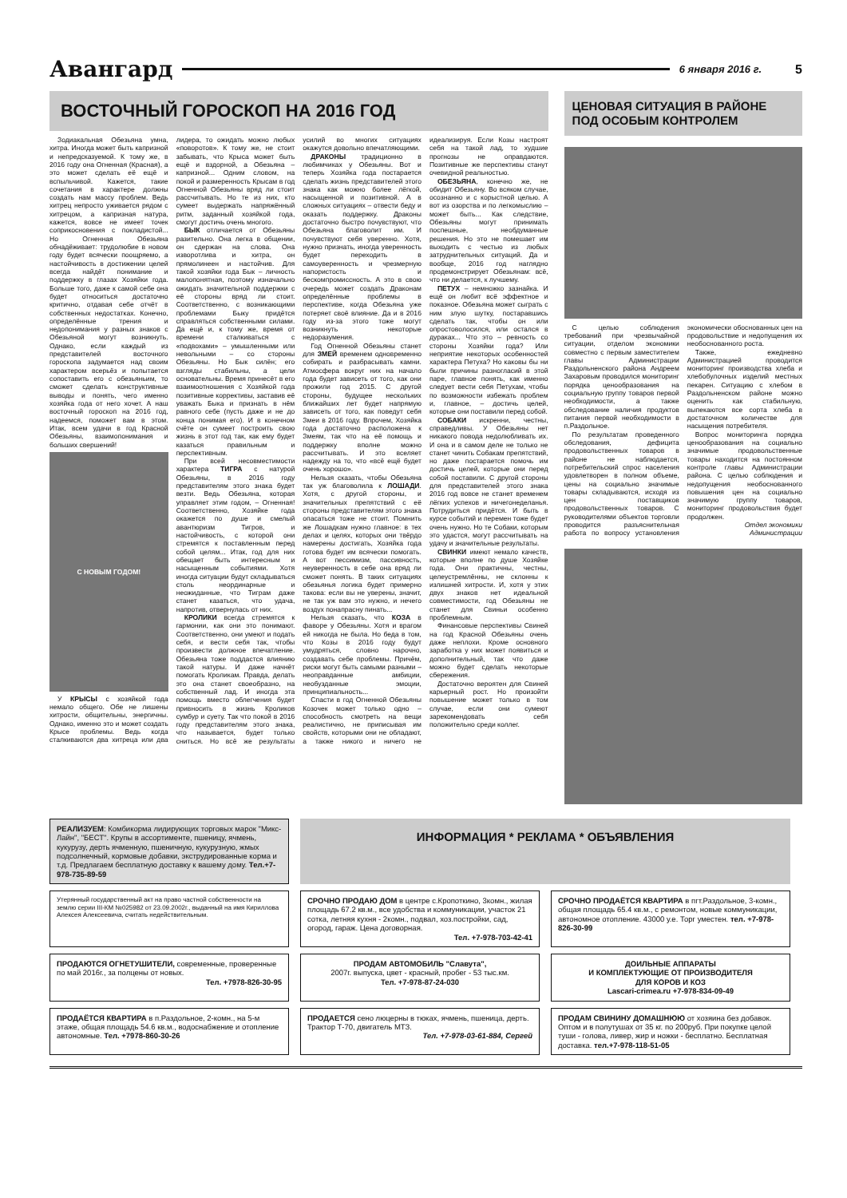Авангард
6 января 2016 г. 5
ВОСТОЧНЫЙ ГОРОСКОП НА 2016 ГОД
Зодиакальная Обезьяна умна, хитра. Иногда может быть капризной и непредсказуемой. К тому же, в 2016 году она Огненная (Красная), а это может сделать её ещё и вспыльчивой. Кажется, такие сочетания в характере должны создать нам массу проблем. Ведь хитрец непросто уживается рядом с хитрецом, а капризная натура, кажется, вовсе не имеет точек соприкосновения с покладистой... Но Огненная Обезьяна обнадёживает: трудолюбие в новом году будет всячески поощряемо, а настойчивость в достижении целей всегда найдёт понимание и поддержку в глазах Хозяйки года. Больше того, даже к самой себе она будет относиться достаточно критично, отдавая себе отчёт в собственных недостатках. Конечно, определённые трения и недопонимания у разных знаков с Обезьяной могут возникнуть. Однако, если каждый из представителей восточного гороскопа задумается над своим характером всерьёз и попытается сопоставить его с обезьяньим, то сможет сделать конструктивные выводы и понять, чего именно хозяйка года от него хочет. А наш восточный гороскоп на 2016 год, надеемся, поможет вам в этом. Итак, всем удачи в год Красной Обезьяны, взаимопонимания и больших свершений!
С НОВЫМ ГОДОМ!
У КРЫСЫ с хозяйкой года немало общего. Обе не лишены хитрости, общительны, энергичны. Однако, именно это и может создать Крысе проблемы. Ведь когда сталкиваются два хитреца или два лидера, то ожидать можно любых «поворотов». К тому же, не стоит забывать, что Крыса может быть ещё и вздорной, а Обезьяна – капризной... Одним словом, на покой и размеренность Крысам в год Огненной Обезьяны вряд ли стоит рассчитывать. Но те из них, кто сумеет выдержать напряжённый ритм, заданный хозяйкой года, смогут достичь очень многого.
БЫК отличается от Обезьяны разительно. Она легка в общении, он сдержан на слова. Она изворотлива и хитра, он прямолинеен и настойчив. Для такой хозяйки года Бык – личность малопонятная, поэтому изначально ожидать значительной поддержки с её стороны вряд ли стоит. Соответственно, с возникающими проблемами Быку придётся справляться собственными силами. Да ещё и, к тому же, время от времени сталкиваться с «подвохами» – умышленными или невольными – со стороны Обезьяны. Но Бык силён; его взгляды стабильны, а цели основательны. Время принесёт в его взаимоотношения с Хозяйкой года позитивные коррективы, заставив её уважать Быка и признать в нём равного себе (пусть даже и не до конца понимая его). И в конечном счёте он сумеет построить свою жизнь в этот год так, как ему будет казаться правильным и перспективным.
При всей несовместимости характера ТИГРА с натурой Обезьяны, в 2016 году представителям этого знака будет везти. Ведь Обезьяна, которая управляет этим годом, – Огненная! Соответственно, Хозяйке года окажется по душе и смелый авантюризм Тигров, и настойчивость, с которой они стремятся к поставленным перед собой целям... Итак, год для них обещает быть интересным и насыщенным событиями. Хотя иногда ситуации будут складываться столь неординарные и неожиданные, что Тиграм даже станет казаться, что удача, напротив, отвернулась от них.
КРОЛИКИ всегда стремятся к гармонии, как они это понимают. Соответственно, они умеют и подать себя, и вести себя так, чтобы произвести должное впечатление. Обезьяна тоже поддастся влиянию такой натуры. И даже начнёт помогать Кроликам. Правда, делать это она станет своеобразно, на собственный лад. И иногда эта помощь вместо облегчения будет привносить в жизнь Кроликов сумбур и суету. Так что покой в 2016 году представителям этого знака, что называется, будет только сниться. Но всё же результаты усилий во многих ситуациях окажутся довольно впечатляющими.
ДРАКОНЫ традиционно в любимчиках у Обезьяны. Вот и теперь Хозяйка года постарается сделать жизнь представителей этого знака как можно более лёгкой, насыщенной и позитивной. А в сложных ситуациях – отвести беду и оказать поддержку. Драконы достаточно быстро почувствуют, что Обезьяна благоволит им. И почувствуют себя уверенно. Хотя, нужно признать, иногда уверенность будет переходить в самоуверенность и чрезмерную напористость и бескомпромиссность. А это в свою очередь может создать Драконам определённые проблемы в перспективе, когда Обезьяна уже потеряет своё влияние. Да и в 2016 году из-за этого тоже могут возникнуть некоторые недоразумения.
Год Огненной Обезьяны станет для ЗМЕЙ временем одновременно собирать и разбрасывать камни. Атмосфера вокруг них на начало года будет зависеть от того, как они прожили год 2015. С другой стороны, будущее нескольких ближайших лет будет напрямую зависеть от того, как поведут себя Змеи в 2016 году. Впрочем, Хозяйка года достаточно расположена к Змеям, так что на её помощь и поддержку вполне можно рассчитывать. И это вселяет надежду на то, что «всё ещё будет очень хорошо».
Нельзя сказать, чтобы Обезьяна так уж благоволила к ЛОШАДИ. Хотя, с другой стороны, и значительных препятствий с её стороны представителям этого знака опасаться тоже не стоит. Помнить же Лошадкам нужно главное: в тех делах и целях, которых они твёрдо намерены достигать, Хозяйка года готова будет им всячески помогать. А вот пессимизм, пассивность, неуверенность в себе она вряд ли сможет понять. В таких ситуациях обезьянья логика будет примерно такова: если вы не уверены, значит, не так уж вам это нужно, и нечего воздух понапрасну пинать...
Нельзя сказать, что КОЗА в фаворе у Обезьяны. Хотя и врагом ей никогда не была. Но беда в том, что Козы в 2016 году будут умудряться, словно нарочно, создавать себе проблемы. Причём, риски могут быть самыми разными – неоправданные амбиции, необузданные эмоции, принципиальность...
Спасти в год Огненной Обезьяны Козочек может только одно – способность смотреть на вещи реалистично, не приписывая им свойств, которыми они не обладают, а также никого и ничего не идеализируя. Если Козы настроят себя на такой лад, то худшие прогнозы не оправдаются. Позитивные же перспективы станут очевидной реальностью.
ОБЕЗЬЯНА, конечно же, не обидит Обезьяну. Во всяком случае, осознанно и с корыстной целью. А вот из озорства и по легкомыслию – может быть... Как следствие, Обезьяны могут принимать поспешные, необдуманные решения. Но это не помешает им выходить с честью из любых затруднительных ситуаций. Да и вообще, 2016 год наглядно продемонстрирует Обезьянам: всё, что ни делается, к лучшему.
ПЕТУХ – немножко зазнайка. И ещё он любит всё эффектное и показное. Обезьяна может сыграть с ним злую шутку, постаравшись сделать так, чтобы он или опростоволосился, или остался в дураках... Что это – ревность со стороны Хозяйки года? Или неприятие некоторых особенностей характера Петуха? Но каковы бы ни были причины разногласий в этой паре, главное понять, как именно следует вести себя Петухам, чтобы по возможности избежать проблем и, главное, – достичь целей, которые они поставили перед собой.
СОБАКИ искренни, честны, справедливы. У Обезьяны нет никакого повода недолюбливать их. И она и в самом деле не только не станет чинить Собакам препятствий, но даже постарается помочь им достичь целей, которые они перед собой поставили. С другой стороны для представителей этого знака 2016 год вовсе не станет временем лёгких успехов и ничегонеделанья. Потрудиться придётся. И быть в курсе событий и перемен тоже будет очень нужно. Но те Собаки, которым это удастся, могут рассчитывать на удачу и значительные результаты.
СВИНКИ имеют немало качеств, которые вполне по душе Хозяйке года. Они практичны, честны, целеустремлённы, не склонны к излишней хитрости. И, хотя у этих двух знаков нет идеальной совместимости, год Обезьяны не станет для Свиньи особенно проблемным.
Финансовые перспективы Свиней на год Красной Обезьяны очень даже неплохи. Кроме основного заработка у них может появиться и дополнительный, так что даже можно будет сделать некоторые сбережения.
Достаточно вероятен для Свиней карьерный рост. Но произойти повышение может только в том случае, если они сумеют зарекомендовать себя положительно среди коллег.
ЦЕНОВАЯ СИТУАЦИЯ В РАЙОНЕ ПОД ОСОБЫМ КОНТРОЛЕМ
С целью соблюдения требований при чрезвычайной ситуации, отделом экономики совместно с первым заместителем главы Администрации Раздольненского района Андреем Захаровым проводился мониторинг порядка ценообразования на социальную группу товаров первой необходимости, а также обследование наличия продуктов питания первой необходимости в п.Раздольное.
По результатам проведенного обследования, дефицита продовольственных товаров в районе не наблюдается, потребительский спрос населения удовлетворен в полном объеме, цены на социально значимые товары складываются, исходя из цен поставщиков продовольственных товаров. С руководителями объектов торговли проводится разъяснительная работа по вопросу установления экономически обоснованных цен на продовольствие и недопущения их необоснованного роста.
Также, ежедневно Администрацией проводится мониторинг производства хлеба и хлебобулочных изделий местных пекарен. Ситуацию с хлебом в Раздольненском районе можно оценить как стабильную, выпекаются все сорта хлеба в достаточном количестве для насыщения потребителя.
Вопрос мониторинга порядка ценообразования на социально значимые продовольственные товары находится на постоянном контроле главы Администрации района. С целью соблюдения и недопущения необоснованного повышения цен на социально значимую группу товаров, мониторинг продовольствия будет продолжен.
Отдел экономики Администрации
РЕАЛИЗУЕМ: Комбикорма лидирующих торговых марок "Микс-Лайн", "БЕСТ". Крупы в ассортименте, пшеницу, ячмень, кукурузу, дерть ячменную, пшеничную, кукурузную, жмых подсолнечный, кормовые добавки, экструдированные корма и т.д. Предлагаем бесплатную доставку к вашему дому. Тел.+7-978-735-89-59
ИНФОРМАЦИЯ * РЕКЛАМА * ОБЪЯВЛЕНИЯ
Утерянный государственный акт на право частной собственности на землю серии III-КМ №025982 от 23.09.2002г., выданный на имя Кириллова Алексея Алексеевича, считать недействительным.
СРОЧНО ПРОДАЮ ДОМ в центре с.Кропоткино, 3комн., жилая площадь 67.2 кв.м., все удобства и коммуникации, участок 21 сотка, летняя кухня - 2комн., подвал, хоз.постройки, сад, огород, гараж. Цена договорная.
Тел. +7-978-703-42-41
СРОЧНО ПРОДАЁТСЯ КВАРТИРА в пгт.Раздольное, 3-комн., общая площадь 65.4 кв.м., с ремонтом, новые коммуникации, автономное отопление. 43000 у.е. Торг уместен. тел. +7-978-826-30-99
ПРОДАЮТСЯ ОГНЕТУШИТЕЛИ, современные, проверенные по май 2016г., за полцены от новых.
Тел. +7978-826-30-95
ПРОДАМ АВТОМОБИЛЬ "Славута",
2007г. выпуска, цвет - красный, пробег - 53 тыс.км.
Тел. +7-978-87-24-030
ДОИЛЬНЫЕ АППАРАТЫ
И КОМПЛЕКТУЮЩИЕ ОТ ПРОИЗВОДИТЕЛЯ
ДЛЯ КОРОВ И КОЗ
Lascari-crimea.ru +7-978-834-09-49
ПРОДАЁТСЯ КВАРТИРА в п.Раздольное, 2-комн., на 5-м этаже, общая площадь 54.6 кв.м., водоснабжение и отопление автономные. Тел. +7978-860-30-26
ПРОДАЕТСЯ сено люцерны в тюках, ячмень, пшеница, дерть. Трактор Т-70, двигатель МТЗ.
Тел. +7-978-03-61-884, Сергей
ПРОДАМ СВИНИНУ ДОМАШНЮЮ от хозяина без добавок. Оптом и в полутушах от 35 кг. по 200руб. При покупке целой туши - голова, ливер, жир и ножки - бесплатно. Бесплатная доставка. тел.+7-978-118-51-05